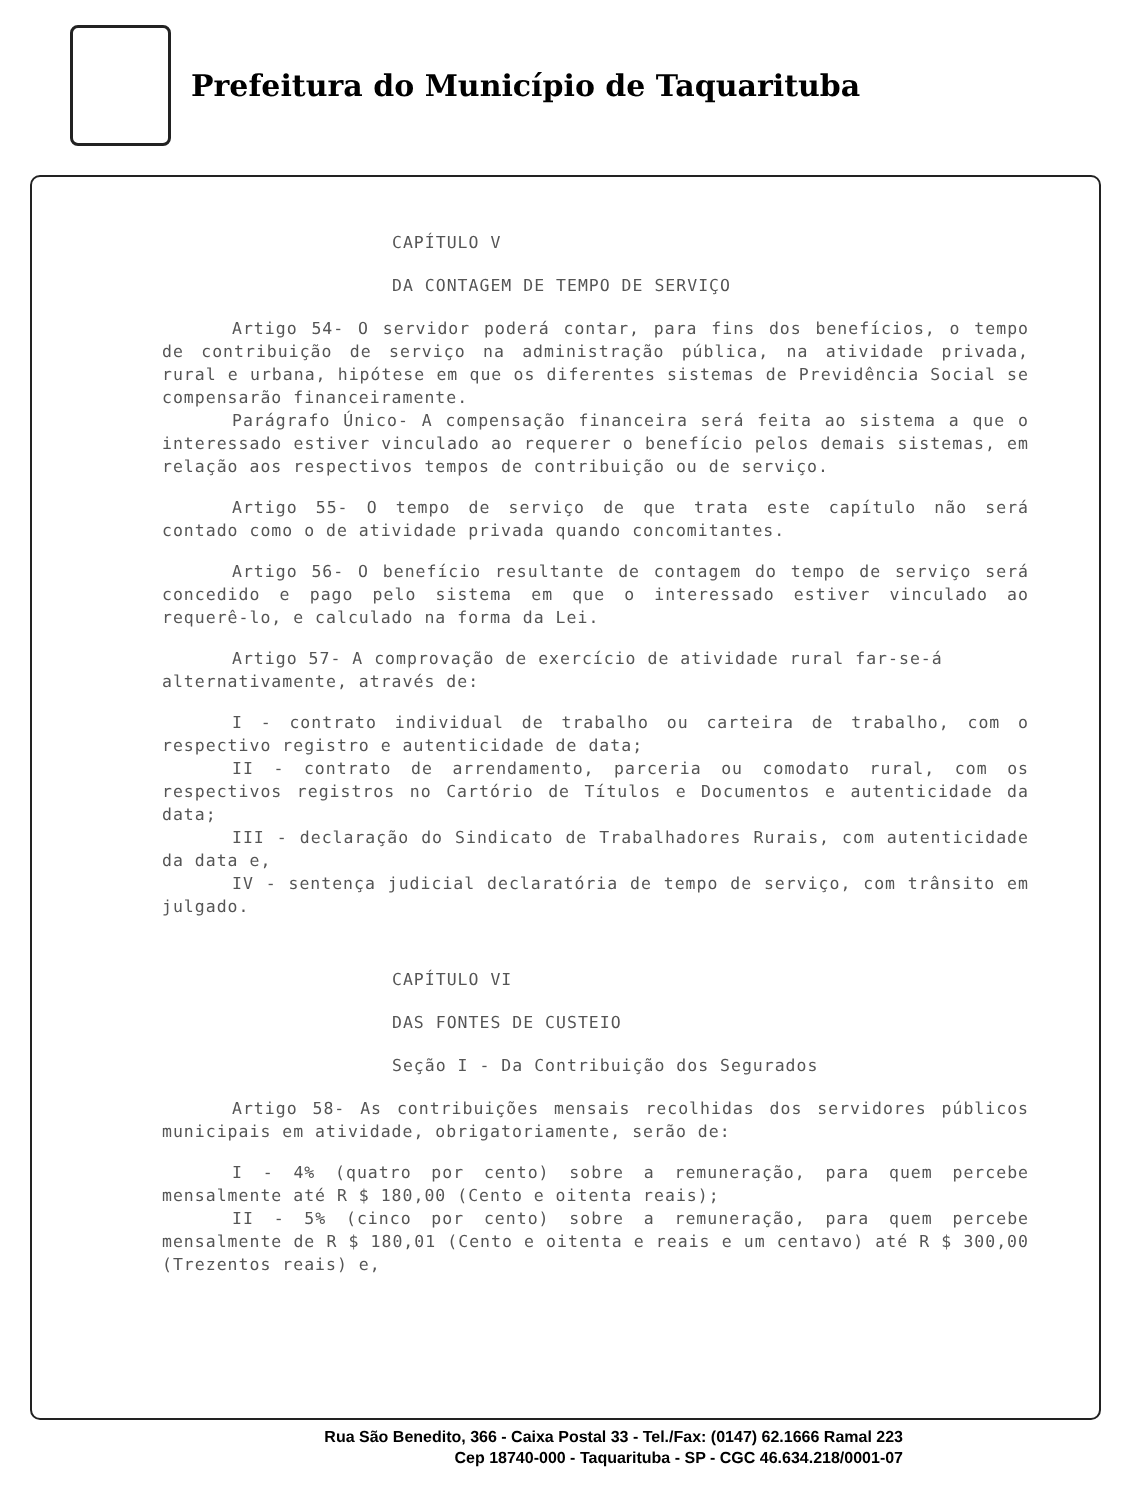Prefeitura do Município de Taquarituba
CAPÍTULO V
DA CONTAGEM DE TEMPO DE SERVIÇO
Artigo 54- O servidor poderá contar, para fins dos benefícios, o tempo de contribuição de serviço na administração pública, na atividade privada, rural e urbana, hipótese em que os diferentes sistemas de Previdência Social se compensarão financeiramente.
Parágrafo Único- A compensação financeira será feita ao sistema a que o interessado estiver vinculado ao requerer o benefício pelos demais sistemas, em relação aos respectivos tempos de contribuição ou de serviço.
Artigo 55- O tempo de serviço de que trata este capítulo não será contado como o de atividade privada quando concomitantes.
Artigo 56- O benefício resultante de contagem do tempo de serviço será concedido e pago pelo sistema em que o interessado estiver vinculado ao requerê-lo, e calculado na forma da Lei.
Artigo 57- A comprovação de exercício de atividade rural far-se-á
alternativamente, através de:
I - contrato individual de trabalho ou carteira de trabalho, com o respectivo registro e autenticidade de data;
II - contrato de arrendamento, parceria ou comodato rural, com os respectivos registros no Cartório de Títulos e Documentos e autenticidade da data;
III - declaração do Sindicato de Trabalhadores Rurais, com autenticidade da data e,
IV - sentença judicial declaratória de tempo de serviço, com trânsito em julgado.
CAPÍTULO VI
DAS FONTES DE CUSTEIO
Seção I - Da Contribuição dos Segurados
Artigo 58- As contribuições mensais recolhidas dos servidores públicos municipais em atividade, obrigatoriamente, serão de:
I - 4% (quatro por cento) sobre a remuneração, para quem percebe mensalmente até R $ 180,00 (Cento e oitenta reais);
II - 5% (cinco por cento) sobre a remuneração, para quem percebe mensalmente de R $ 180,01 (Cento e oitenta e reais e um centavo) até R $ 300,00 (Trezentos reais) e,
Rua São Benedito, 366 - Caixa Postal 33 - Tel./Fax: (0147) 62.1666 Ramal 223
Cep 18740-000 - Taquarituba - SP - CGC 46.634.218/0001-07